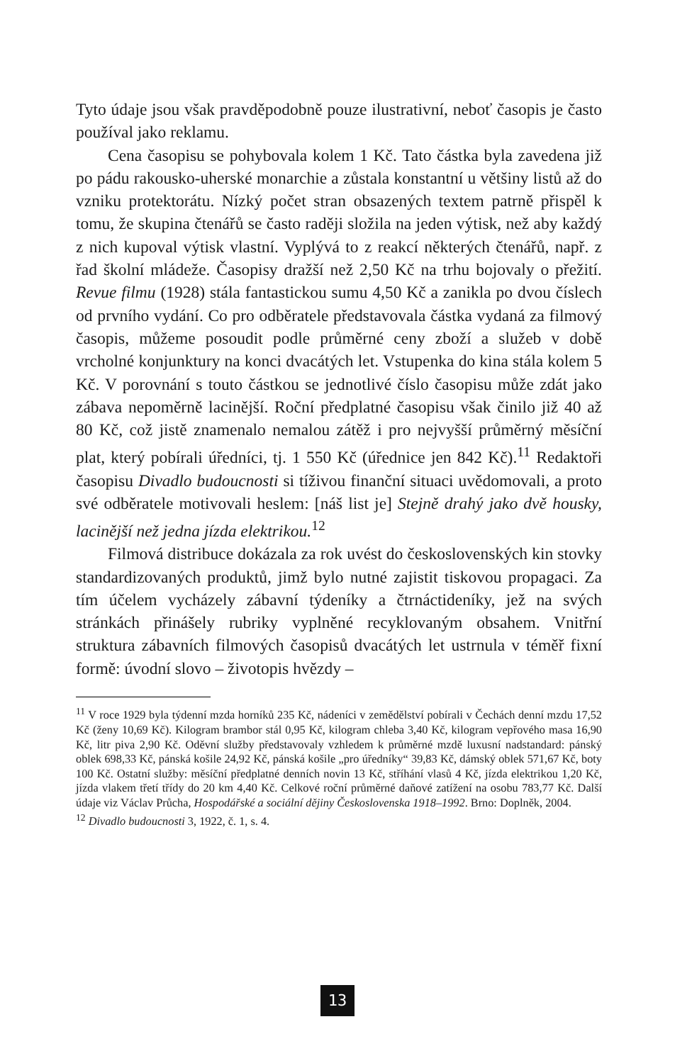Tyto údaje jsou však pravděpodobně pouze ilustrativní, neboť časopis je často používal jako reklamu.
Cena časopisu se pohybovala kolem 1 Kč. Tato částka byla zavedena již po pádu rakousko-uherské monarchie a zůstala konstantní u většiny listů až do vzniku protektorátu. Nízký počet stran obsazených textem patrně přispěl k tomu, že skupina čtenářů se často raději složila na jeden výtisk, než aby každý z nich kupoval výtisk vlastní. Vyplývá to z reakcí některých čtenářů, např. z řad školní mládeže. Časopisy dražší než 2,50 Kč na trhu bojovaly o přežití. Revue filmu (1928) stála fantastickou sumu 4,50 Kč a zanikla po dvou číslech od prvního vydání. Co pro odběratele představovala částka vydaná za filmový časopis, můžeme posoudit podle průměrné ceny zboží a služeb v době vrcholné konjunktury na konci dvacátých let. Vstupenka do kina stála kolem 5 Kč. V porovnání s touto částkou se jednotlivé číslo časopisu může zdát jako zábava nepoměrně lacinější. Roční předplatné časopisu však činilo již 40 až 80 Kč, což jistě znamenalo nemalou zátěž i pro nejvyšší průměrný měsíční plat, který pobírali úředníci, tj. 1 550 Kč (úřednice jen 842 Kč).<sup>11</sup> Redaktoři časopisu Divadlo budoucnosti si tíživou finanční situaci uvědomovali, a proto své odběratele motivovali heslem: [náš list je] Stejně drahý jako dvě housky, lacinější než jedna jízda elektrikou.<sup>12</sup>
Filmová distribuce dokázala za rok uvést do československých kin stovky standardizovaných produktů, jimž bylo nutné zajistit tiskovou propagaci. Za tím účelem vycházely zábavní týdeníky a čtrnáctideníky, jež na svých stránkách přinášely rubriky vyplněné recyklovaným obsahem. Vnitřní struktura zábavních filmových časopisů dvacátých let ustrnula v téměř fixní formě: úvodní slovo – životopis hvězdy –
<sup>11</sup> V roce 1929 byla týdenní mzda horníků 235 Kč, nádeníci v zemědělství pobírali v Čechách denní mzdu 17,52 Kč (ženy 10,69 Kč). Kilogram brambor stál 0,95 Kč, kilogram chleba 3,40 Kč, kilogram vepřového masa 16,90 Kč, litr piva 2,90 Kč. Oděvní služby představovaly vzhledem k průměrné mzdě luxusní nadstandard: pánský oblek 698,33 Kč, pánská košile 24,92 Kč, pánská košile „pro úředníky“ 39,83 Kč, dámský oblek 571,67 Kč, boty 100 Kč. Ostatní služby: měsíční předplatné denních novin 13 Kč, stříhání vlasů 4 Kč, jízda elektrikou 1,20 Kč, jízda vlakem třetí třídy do 20 km 4,40 Kč. Celkové roční průměrné daňové zatížení na osobu 783,77 Kč. Další údaje viz Václav Průcha, Hospodářské a sociální dějiny Československa 1918–1992. Brno: Doplněk, 2004.
<sup>12</sup> Divadlo budoucnosti 3, 1922, č. 1, s. 4.
13